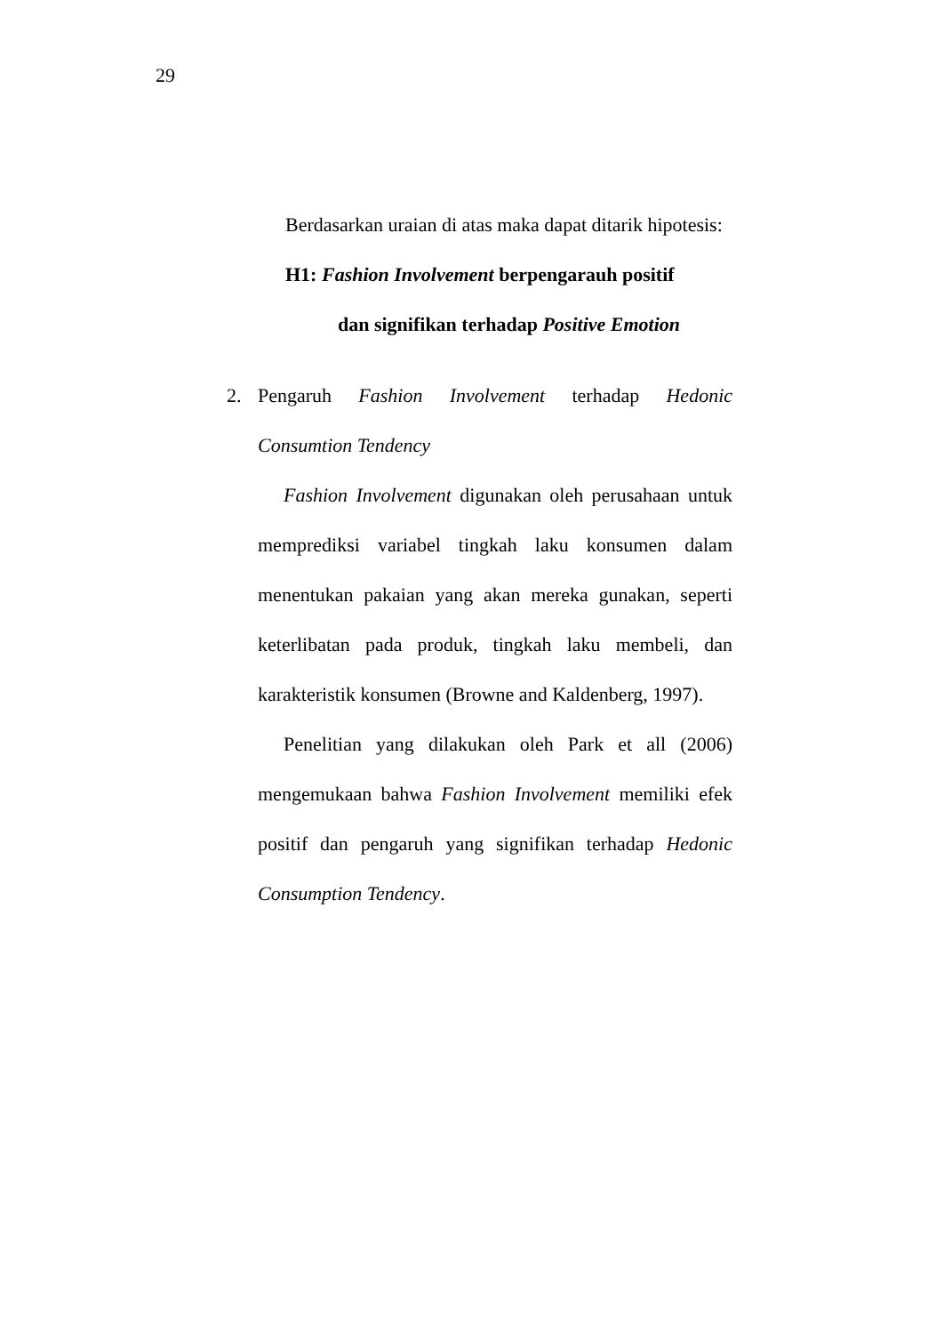29
Berdasarkan uraian di atas maka dapat ditarik hipotesis:
H1: Fashion Involvement berpengarauh positif
dan signifikan terhadap Positive Emotion
2. Pengaruh Fashion Involvement terhadap Hedonic Consumtion Tendency
Fashion Involvement digunakan oleh perusahaan untuk memprediksi variabel tingkah laku konsumen dalam menentukan pakaian yang akan mereka gunakan, seperti keterlibatan pada produk, tingkah laku membeli, dan karakteristik konsumen (Browne and Kaldenberg, 1997).
Penelitian yang dilakukan oleh Park et all (2006) mengemukaan bahwa Fashion Involvement memiliki efek positif dan pengaruh yang signifikan terhadap Hedonic Consumption Tendency.